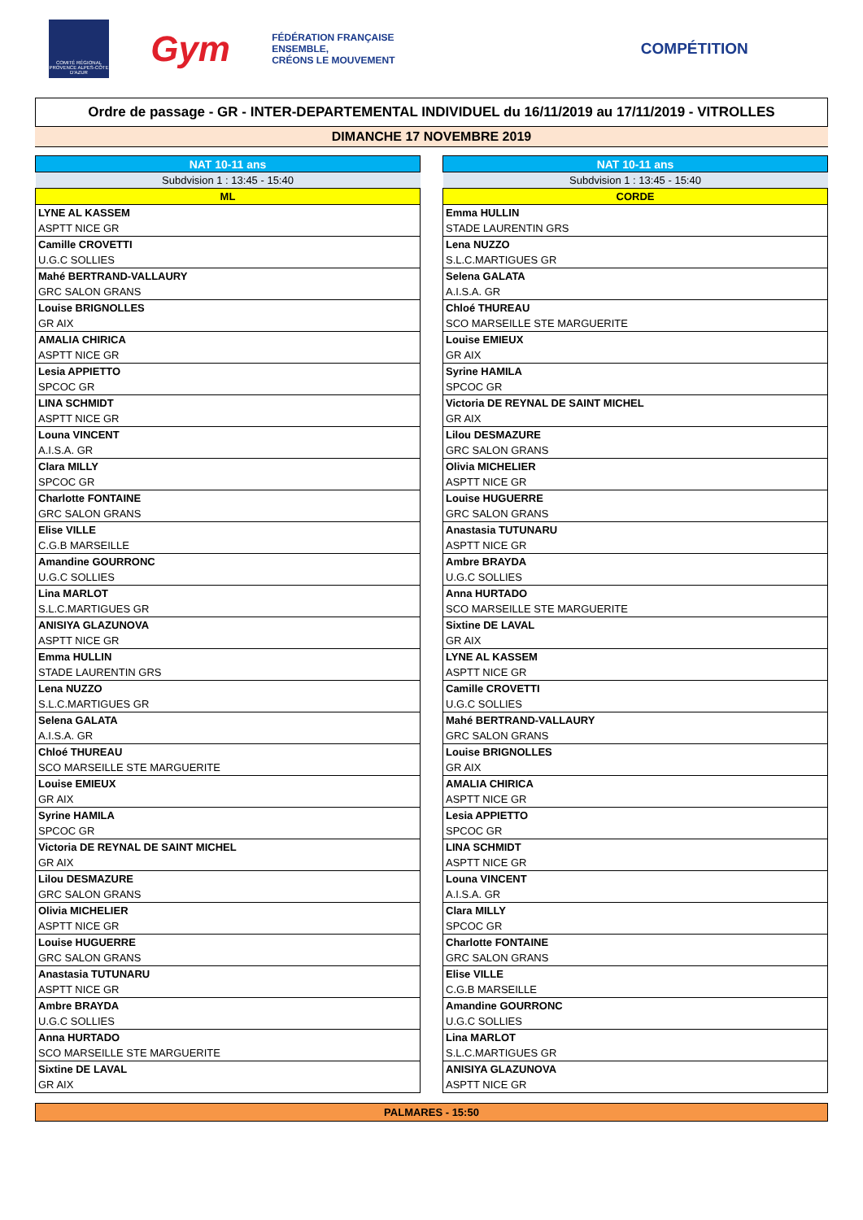COMITÉ RÉGIONAL PROVENCE ALPES-CÔTE D'AZUR
Gym
FÉDÉRATION FRANÇAISE
ENSEMBLE,
CRÉONS LE MOUVEMENT
COMPÉTITION
Ordre de passage - GR - INTER-DEPARTEMENTAL INDIVIDUEL du 16/11/2019 au 17/11/2019 - VITROLLES
DIMANCHE 17 NOVEMBRE 2019
| NAT 10-11 ans |
| --- |
| Subdvision 1 : 13:45 - 15:40 |
| ML |
| LYNE AL KASSEM |
| ASPTT NICE GR |
| Camille CROVETTI |
| U.G.C SOLLIES |
| Mahé BERTRAND-VALLAURY |
| GRC SALON GRANS |
| Louise BRIGNOLLES |
| GR AIX |
| AMALIA CHIRICA |
| ASPTT NICE GR |
| Lesia APPIETTO |
| SPCOC GR |
| LINA SCHMIDT |
| ASPTT NICE GR |
| Louna VINCENT |
| A.I.S.A. GR |
| Clara MILLY |
| SPCOC GR |
| Charlotte FONTAINE |
| GRC SALON GRANS |
| Elise VILLE |
| C.G.B MARSEILLE |
| Amandine GOURRONC |
| U.G.C SOLLIES |
| Lina MARLOT |
| S.L.C.MARTIGUES GR |
| ANISIYA GLAZUNOVA |
| ASPTT NICE GR |
| Emma HULLIN |
| STADE LAURENTIN GRS |
| Lena NUZZO |
| S.L.C.MARTIGUES GR |
| Selena GALATA |
| A.I.S.A. GR |
| Chloé THUREAU |
| SCO MARSEILLE STE MARGUERITE |
| Louise EMIEUX |
| GR AIX |
| Syrine HAMILA |
| SPCOC GR |
| Victoria DE REYNAL DE SAINT MICHEL |
| GR AIX |
| Lilou DESMAZURE |
| GRC SALON GRANS |
| Olivia MICHELIER |
| ASPTT NICE GR |
| Louise HUGUERRE |
| GRC SALON GRANS |
| Anastasia TUTUNARU |
| ASPTT NICE GR |
| Ambre BRAYDA |
| U.G.C SOLLIES |
| Anna HURTADO |
| SCO MARSEILLE STE MARGUERITE |
| Sixtine DE LAVAL |
| GR AIX |
| NAT 10-11 ans |
| --- |
| Subdvision 1 : 13:45 - 15:40 |
| CORDE |
| Emma HULLIN |
| STADE LAURENTIN GRS |
| Lena NUZZO |
| S.L.C.MARTIGUES GR |
| Selena GALATA |
| A.I.S.A. GR |
| Chloé THUREAU |
| SCO MARSEILLE STE MARGUERITE |
| Louise EMIEUX |
| GR AIX |
| Syrine HAMILA |
| SPCOC GR |
| Victoria DE REYNAL DE SAINT MICHEL |
| GR AIX |
| Lilou DESMAZURE |
| GRC SALON GRANS |
| Olivia MICHELIER |
| ASPTT NICE GR |
| Louise HUGUERRE |
| GRC SALON GRANS |
| Anastasia TUTUNARU |
| ASPTT NICE GR |
| Ambre BRAYDA |
| U.G.C SOLLIES |
| Anna HURTADO |
| SCO MARSEILLE STE MARGUERITE |
| Sixtine DE LAVAL |
| GR AIX |
| LYNE AL KASSEM |
| ASPTT NICE GR |
| Camille CROVETTI |
| U.G.C SOLLIES |
| Mahé BERTRAND-VALLAURY |
| GRC SALON GRANS |
| Louise BRIGNOLLES |
| GR AIX |
| AMALIA CHIRICA |
| ASPTT NICE GR |
| Lesia APPIETTO |
| SPCOC GR |
| LINA SCHMIDT |
| ASPTT NICE GR |
| Louna VINCENT |
| A.I.S.A. GR |
| Clara MILLY |
| SPCOC GR |
| Charlotte FONTAINE |
| GRC SALON GRANS |
| Elise VILLE |
| C.G.B MARSEILLE |
| Amandine GOURRONC |
| U.G.C SOLLIES |
| Lina MARLOT |
| S.L.C.MARTIGUES GR |
| ANISIYA GLAZUNOVA |
| ASPTT NICE GR |
PALMARES - 15:50